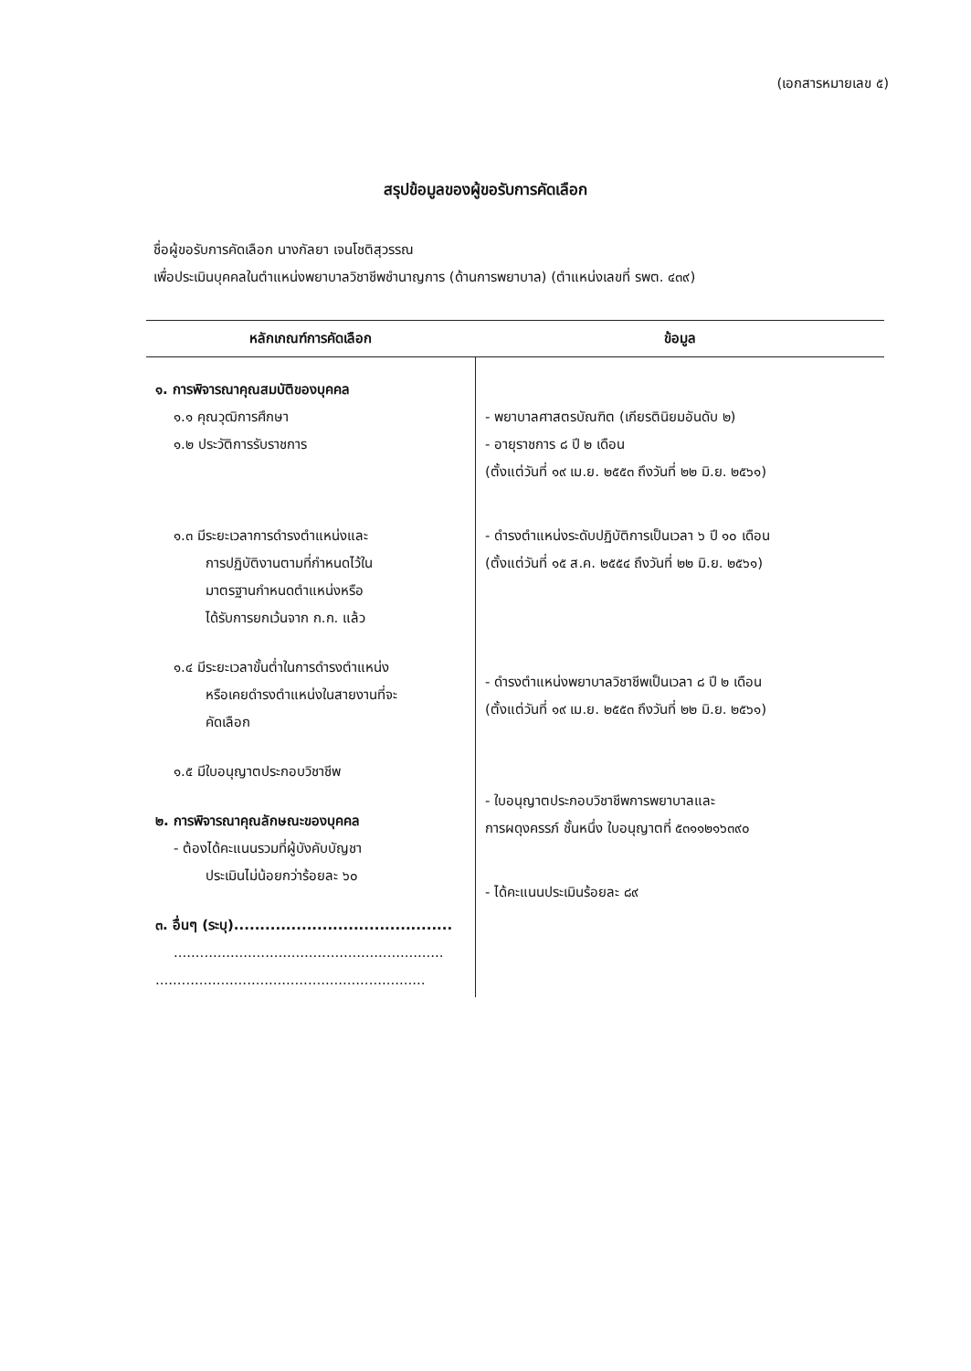(เอกสารหมายเลข ๕)
สรุปข้อมูลของผู้ขอรับการคัดเลือก
ชื่อผู้ขอรับการคัดเลือก นางกัลยา เจนโชติสุวรรณ
เพื่อประเมินบุคคลในตำแหน่งพยาบาลวิชาชีพชำนาญการ (ด้านการพยาบาล) (ตำแหน่งเลขที่ รพต. ๔๓๙)
| หลักเกณฑ์การคัดเลือก | ข้อมูล |
| --- | --- |
| ๑. การพิจารณาคุณสมบัติของบุคคล ๑.๑ คุณวุฒิการศึกษา ๑.๒ ประวัติการรับราชการ ๑.๓ มีระยะเวลาการดำรงตำแหน่งและ การปฏิบัติงานตามที่กำหนดไว้ใน มาตรฐานกำหนดตำแหน่งหรือ ได้รับการยกเว้นจาก ก.ก. แล้ว ๑.๔ มีระยะเวลาขั้นต่ำในการดำรงตำแหน่ง หรือเคยดำรงตำแหน่งในสายงานที่จะ คัดเลือก ๑.๕ มีใบอนุญาตประกอบวิชาชีพ ๒. การพิจารณาคุณลักษณะของบุคคล - ต้องได้คะแนนรวมที่ผู้บังคับบัญชา ประเมินไม่น้อยกว่าร้อยละ ๖๐ ๓. อื่นๆ (ระบุ).......................................... .............................................................. .............................................................. | - พยาบาลศาสตรบัณฑิต (เกียรตินิยมอันดับ ๒) - อายุราชการ ๘ ปี ๒ เดือน (ตั้งแต่วันที่ ๑๙ เม.ย. ๒๕๕๓ ถึงวันที่ ๒๒ มิ.ย. ๒๕๖๑) - ดำรงตำแหน่งระดับปฏิบัติการเป็นเวลา ๖ ปี ๑๐ เดือน (ตั้งแต่วันที่ ๑๕ ส.ค. ๒๕๕๔ ถึงวันที่ ๒๒ มิ.ย. ๒๕๖๑) - ดำรงตำแหน่งพยาบาลวิชาชีพเป็นเวลา ๘ ปี ๒ เดือน (ตั้งแต่วันที่ ๑๙ เม.ย. ๒๕๕๓ ถึงวันที่ ๒๒ มิ.ย. ๒๕๖๑) - ใบอนุญาตประกอบวิชาชีพการพยาบาลและ การผดุงครรภ์ ชั้นหนึ่ง ใบอนุญาตที่ ๕๓๑๑๒๑๖๓๙๐ - ได้คะแนนประเมินร้อยละ ๘๙ |